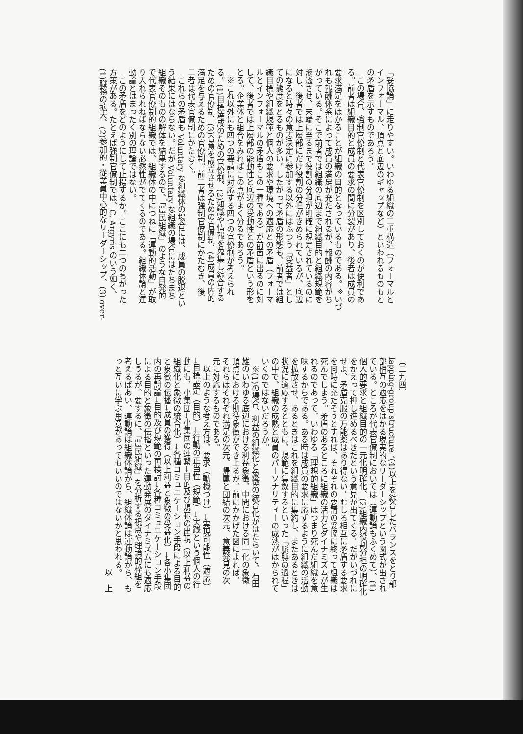「妥協論」に走りやすい。いわゆる組織の二重構造（フォーマルと
インフォーマル、頂点と底辺のギャップなど）といわれるものもと
の矛盾を示すものであろう。
　この場合、強制官僚制と代表官僚制を区別しておくのが便利であ
る。前者は組織目的と成員の要求の間に分裂があり、後者は成員の
要求満足をはかることが組織の目的となっているものである。<sup>※</sup>いづ
れも報酬体系によって成員の満足が充たされるが、報酬の内容がち
がっている。そこで前者では組織の底辺まで組織目的と組織規範を
滲透させ、末端に至るまで役割の分担が明確に規定されているのに
対し、後者では上層部にだけ役割の分担がきめられているが、底辺
になると時々の意志決定に参加する以外にはふつう「受益者」とし
ての態度をとるものが多い。したがって矛盾の形態も、前者では組
織目標や組織規範と個人の要求や環境への適応との矛盾（フォーマ
ルとインフォーマルの矛盾もこの一種である）が前面に出るのに対
して、後者では上層部の能動性と底辺の受動性との矛盾という形を
とる。企業体と組合をみればこの点がよく分るであろう。
　※これ以外にも四つの要請に対応する四つの官僚制が考えられ
る。(1)目標達成のための官僚制、(2)知識や情報を蒐集し綜合する
ための官僚制、(3)合意を成立させるための官僚制、(4)成員の内的
満足を与えるための官僚制。前二者は強制官僚制にかたむき、後
二者は代表官僚制にかたむく。
　これらの矛盾も Voluntary な組織体の場合には、成員の脱退とい
う結果にはならない。だが Voluntary な組織の場合にはたちまち
組織そのものの解体を結果するので、「農民組織」のような自発的
で代表官僚制的組織では、組織体の中につねに「運動的活動」が取
り入れられねばならない必然性がでてくるのである。組織体論と運
動論とはまったく別の理論ではない。
　この矛盾をどのようにして止揚するか。ここにも二つのちがった
方策がある。たとえば強制官僚制では、C. Argyris のいう如く、
(1)職務の拡大、(2)参加的・従業員中心的なリーダーシップ、(3) over-
〔二九四〕
lapping-group structure 、(4)以上を綜合したバランスをとり部
部相互の適応をはかる現実的なリーダーシップという図式が出され
ている。ところが代表官僚制においては（運動論もふくめて）、(1)
個人的要求と組織目的の一元化明確化、(2)組織内役割分担の明確化
をかえって押し進めるべきだという意見が出てくる。だがいづれに
せよ、矛盾克服の万能薬はあり得ない。むしろ相互に矛盾する要求
を同時に充たそうとすれば、それぞれの要請の妥協に終って組織は
死んでしまう。矛盾のあるところに組織の活力とダイナミズムが生
れるのであって、いわゆる「理想的組織」はつまり死んだ組織を意
味するからである。ある時は成員の要求に応ずるように組織の活動
を拡散させ、あるときはこれを組織目的に集約し、またあるときは
状況に適応するとともに、規範に集斂するといった「脈膊の過程」
の中で、組織の成熟と成員のパーソナリティーの成熟がはかられて
いくのではないだろうか。
　※(1)の場合、利益の組織化と象徴の統合化がはたらいて、石田
雄のいわゆる底辺における利益象徴、中間における同一化の象徴
頂点における期待象徴ができ上るが、前にかかげた図によれば、
それらはそれぞれ満足の次元、帰属と団結の次元、意義発見の次
元に対応するものである。
　以上のような考え方は、要求（動機づけ）→実現可能性（適応）
→目標設定（目的）→行動の正当性（規範）→実践という個人の行
動にも、小集団→小集団の連繋→目的及び規範の出現（以上利益の
組織化と象徴の統合化）→各種コミュニケーション手段による目的
と象徴の伝播→成員の獲得（以上利益と象徴の受益化）→各小集団
内の再討論→目的及び規範の再検討→各種コミュニケーション手段
による目的と象徴の伝播といった運動発展のダイナミズムにも適応
しうるが、要するに、「農民組織」を分析する視点や理論的枠組を
考えるばあい、運動論は組織体論から、組織体論は運動論から、も
っと互いに学ぶ用意があってもいいのではないかと思われる。
　　　　　　　　　　　　　　　　　　　　　　　　　　　以　上